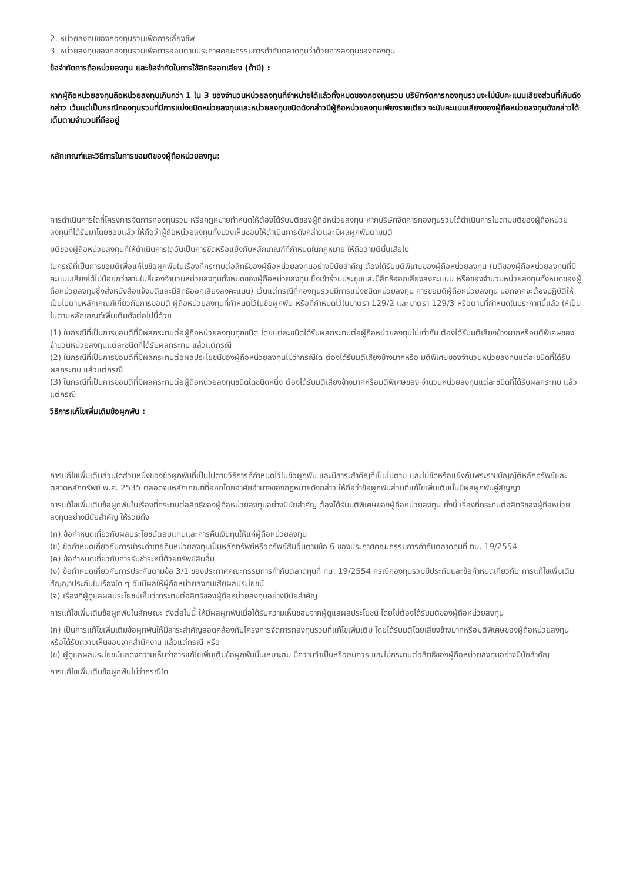2. หน่วยลงทุนของกองทุนรวมเพื่อการเลี้ยงชีพ
3. หน่วยลงทุนของกองทุนรวมเพื่อการออมตามประกาศคณะกรรมการกำกับตลาดทุนว่าด้วยการลงทุนของกองทุน
ข้อจำกัดการถือหน่วยลงทุน และข้อจำกัดในการใช้สิทธิออกเสียง (ถ้ามี) :
หากผู้ถือหน่วยลงทุนถือหน่วยลงทุนเกินกว่า 1 ใน 3 ของจำนวนหน่วยลงทุนที่จำหน่ายได้แล้วทั้งหมดของกองทุนรวม บริษัทจัดการกองทุนรวมจะไม่นับคะแนนเสียงส่วนที่เกินดังกล่าว เว้นแต่เป็นกรณีกองทุนรวมที่มีการแบ่งชนิดหน่วยลงทุนและหน่วยลงทุนชนิดดังกล่าวมีผู้ถือหน่วยลงทุนเพียงรายเดียว จะนับคะแนนเสียงของผู้ถือหน่วยลงทุนดังกล่าวได้เต็มตามจำนวนที่ถืออยู่
หลักเกณฑ์และวิธีการในการขอมติของผู้ถือหน่วยลงทุน:
การดำเนินการใดที่โครงการจัดการกองทุนรวม หรือกฎหมายกำหนดให้ต้องได้รับมติของผู้ถือหน่วยลงทุน หากบริษัทจัดการกองทุนรวมได้ดำเนินการไปตามมติของผู้ถือหน่วยลงทุนที่ได้รับมาโดยชอบแล้ว ให้ถือว่าผู้ถือหน่วยลงทุนทั้งปวงเห็นชอบให้ดำเนินการดังกล่าวและมีผลผูกพันตามมติ
มติของผู้ถือหน่วยลงทุนที่ให้ดำเนินการใดอันเป็นการขัดหรือแย้งกับหลักเกณฑ์ที่กำหนดในกฎหมาย ให้ถือว่ามตินั้นเสียไป
ในกรณีที่เป็นการขอมติเพื่อแก้ไขข้อผูกพันในเรื่องที่กระทบต่อสิทธิของผู้ถือหน่วยลงทุนอย่างมีนัยสำคัญ ต้องได้รับมติพิเศษของผู้ถือหน่วยลงทุน (มติของผู้ถือหน่วยลงทุนที่มีคะแนนเสียงได้ไม่น้อยกว่าสามในสี่ของจำนวนหน่วยลงทุนทั้งหมดของผู้ถือหน่วยลงทุน ซึ่งเข้าร่วมประชุมและมีสิทธิออกเสียงลงคะแนน หรือของจำนวนหน่วยลงทุนทั้งหมดของผู้ถือหน่วยลงทุนซึ่งส่งหนังสือแจ้งมติและมีสิทธิออกเสียงลงคะแนน) เว้นแต่กรณีที่กองทุนรวมมีการแบ่งชนิดหน่วยลงทุน การขอมติผู้ถือหน่วยลงทุน นอกจากจะต้องปฏิบัติให้เป็นไปตามหลักเกณฑ์เกี่ยวกับการขอมติ ผู้ถือหน่วยลงทุนที่กำหนดไว้ในข้อผูกพัน หรือที่กำหนดไว้ในมาตรา 129/2 และมาตรา 129/3 หรือตามที่กำหนดในประกาศนี้แล้ว ให้เป็นไปตามหลักเกณฑ์เพิ่มเติมดังต่อไปนี้ด้วย
(1) ในกรณีที่เป็นการขอมติที่มีผลกระทบต่อผู้ถือหน่วยลงทุนทุกชนิด โดยแต่ละชนิดได้รับผลกระทบต่อผู้ถือหน่วยลงทุนไม่เท่ากัน ต้องได้รับมติเสียงข้างมากหรือมติพิเศษของจำนวนหน่วยลงทุนแต่ละชนิดที่ได้รับผลกระทบ แล้วแต่กรณี
(2) ในกรณีที่เป็นการขอมติที่มีผลกระทบต่อผลประโยชน์ของผู้ถือหน่วยลงทุนไม่ว่ากรณีใด ต้องได้รับมติเสียงข้างมากหรือ มติพิเศษของจำนวนหน่วยลงทุนแต่ละชนิดที่ได้รับผลกระทบ แล้วแต่กรณี
(3) ในกรณีที่เป็นการขอมติที่มีผลกระทบต่อผู้ถือหน่วยลงทุนชนิดใดชนิดหนึ่ง ต้องได้รับมติเสียงข้างมากหรือมติพิเศษของ จำนวนหน่วยลงทุนแต่ละชนิดที่ได้รับผลกระทบ แล้วแต่กรณี
วิธีการแก้ไขเพิ่มเติมข้อผูกพัน :
การแก้ไขเพิ่มเติมส่วนใดส่วนหนึ่งของข้อผูกพันที่เป็นไปตามวิธีการที่กำหนดไว้ในข้อผูกพัน และมีสาระสำคัญที่เป็นไปตาม และไม่ขัดหรือแย้งกับพระราชบัญญัติหลักทรัพย์และตลาดหลักทรัพย์ พ.ศ. 2535 ตลอดจนหลักเกณฑ์ที่ออกโดยอาศัยอำนาจของกฎหมายดังกล่าว ให้ถือว่าข้อผูกพันส่วนที่แก้ไขเพิ่มเติมนั้นมีผลผูกพันคู่สัญญา
การแก้ไขเพิ่มเติมข้อผูกพันในเรื่องที่กระทบต่อสิทธิของผู้ถือหน่วยลงทุนอย่างมีนัยสำคัญ ต้องได้รับมติพิเศษของผู้ถือหน่วยลงทุน ทั้งนี้ เรื่องที่กระทบต่อสิทธิของผู้ถือหน่วยลงทุนอย่างมีนัยสำคัญ ให้รวมถึง
(ก) ข้อกำหนดเกี่ยวกับผลประโยชน์ตอบแทนและการคืนเงินทุนให้แก่ผู้ถือหน่วยลงทุน
(ข) ข้อกำหนดเกี่ยวกับการชำระค่าขายคืนหน่วยลงทุนเป็นหลักทรัพย์หรือทรัพย์สินอื่นตามข้อ 6 ของประกาศคณะกรรมการกำกับตลาดทุนที่ ทน. 19/2554
(ค) ข้อกำหนดเกี่ยวกับการรับชำระหนี้ด้วยทรัพย์สินอื่น
(ง) ข้อกำหนดเกี่ยวกับการประกันตามข้อ 3/1 ของประกาศคณะกรรมการกำกับตลาดทุนที่ ทน. 19/2554 กรณีกองทุนรวมมีประกันและข้อกำหนดเกี่ยวกับ การแก้ไขเพิ่มเติมสัญญาประกันในเรื่องใด ๆ อันมีผลให้ผู้ถือหน่วยลงทุนเสียผลประโยชน์
(จ) เรื่องที่ผู้ดูแลผลประโยชน์เห็นว่ากระทบต่อสิทธิของผู้ถือหน่วยลงทุนอย่างมีนัยสำคัญ
การแก้ไขเพิ่มเติมข้อผูกพันในลักษณะ ดังต่อไปนี้ ให้มีผลผูกพันเมื่อได้รับความเห็นชอบจากผู้ดูแลผลประโยชน์ โดยไม่ต้องได้รับมติของผู้ถือหน่วยลงทุน
(ก) เป็นการแก้ไขเพิ่มเติมข้อผูกพันให้มีสาระสำคัญสอดคล้องกับโครงการจัดการกองทุนรวมที่แก้ไขเพิ่มเติม โดยได้รับมติโดยเสียงข้างมากหรือมติพิเศษของผู้ถือหน่วยลงทุน หรือได้รับความเห็นชอบจากสำนักงาน แล้วแต่กรณี หรือ
(ข) ผู้ดูแลผลประโยชน์แสดงความเห็นว่าการแก้ไขเพิ่มเติมข้อผูกพันนั้นเหมาะสม มีความจำเป็นหรือสมควร และไม่กระทบต่อสิทธิของผู้ถือหน่วยลงทุนอย่างมีนัยสำคัญ
การแก้ไขเพิ่มเติมข้อผูกพันไม่ว่ากรณีใด